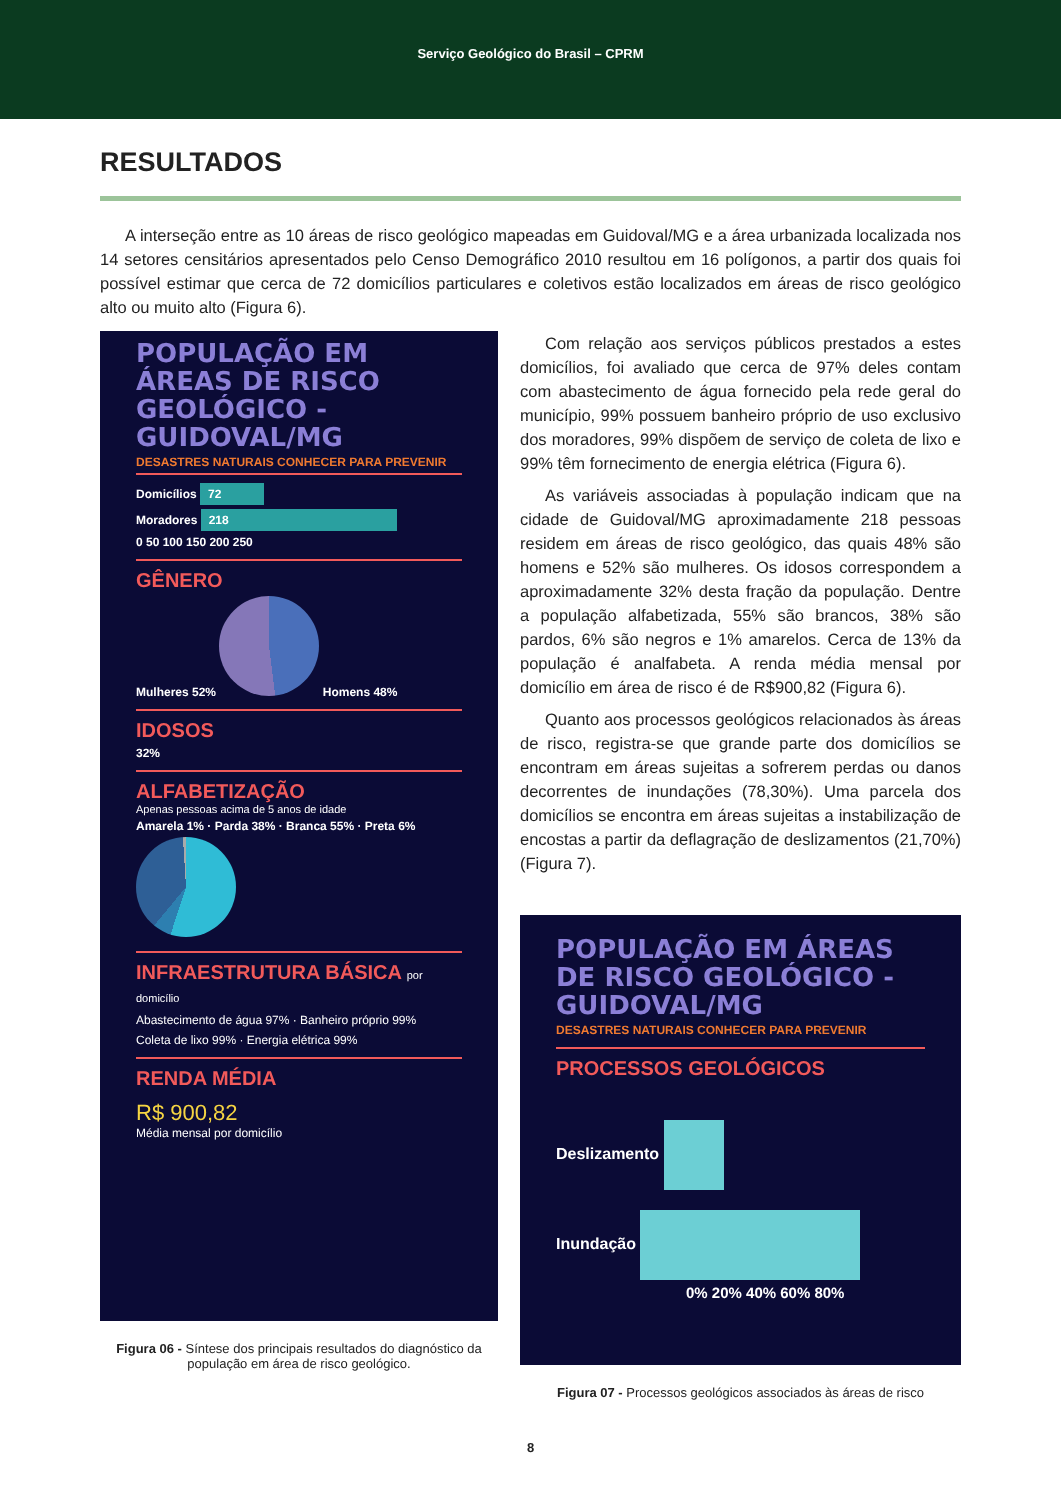Serviço Geológico do Brasil – CPRM
RESULTADOS
A interseção entre as 10 áreas de risco geológico mapeadas em Guidoval/MG e a área urbanizada localizada nos 14 setores censitários apresentados pelo Censo Demográfico 2010 resultou em 16 polígonos, a partir dos quais foi possível estimar que cerca de 72 domicílios particulares e coletivos estão localizados em áreas de risco geológico alto ou muito alto (Figura 6).
POPULAÇÃO EM ÁREAS DE RISCO GEOLÓGICO - GUIDOVAL/MG
DESASTRES NATURAIS CONHECER PARA PREVENIR
Domicílios 72
Moradores 218
0 50 100 150 200 250
GÊNERO
Mulheres 52% Homens 48%
IDOSOS
32%
ALFABETIZAÇÃO
Apenas pessoas acima de 5 anos de idade
Amarela 1% · Parda 38% · Branca 55% · Preta 6%
INFRAESTRUTURA BÁSICA por domicílio
Abastecimento de água 97% · Banheiro próprio 99%
Coleta de lixo 99% · Energia elétrica 99%
RENDA MÉDIA
R$ 900,82
Média mensal por domicílio
Figura 06 - Síntese dos principais resultados do diagnóstico da população em área de risco geológico.
Com relação aos serviços públicos prestados a estes domicílios, foi avaliado que cerca de 97% deles contam com abastecimento de água fornecido pela rede geral do município, 99% possuem banheiro próprio de uso exclusivo dos moradores, 99% dispõem de serviço de coleta de lixo e 99% têm fornecimento de energia elétrica (Figura 6).
As variáveis associadas à população indicam que na cidade de Guidoval/MG aproximadamente 218 pessoas residem em áreas de risco geológico, das quais 48% são homens e 52% são mulheres. Os idosos correspondem a aproximadamente 32% desta fração da população. Dentre a população alfabetizada, 55% são brancos, 38% são pardos, 6% são negros e 1% amarelos. Cerca de 13% da população é analfabeta. A renda média mensal por domicílio em área de risco é de R$900,82 (Figura 6).
Quanto aos processos geológicos relacionados às áreas de risco, registra-se que grande parte dos domicílios se encontram em áreas sujeitas a sofrerem perdas ou danos decorrentes de inundações (78,30%). Uma parcela dos domicílios se encontra em áreas sujeitas a instabilização de encostas a partir da deflagração de deslizamentos (21,70%) (Figura 7).
POPULAÇÃO EM ÁREAS DE RISCO GEOLÓGICO - GUIDOVAL/MG
DESASTRES NATURAIS CONHECER PARA PREVENIR
PROCESSOS GEOLÓGICOS
Deslizamento
Inundação
0% 20% 40% 60% 80%
Figura 07 - Processos geológicos associados às áreas de risco
8